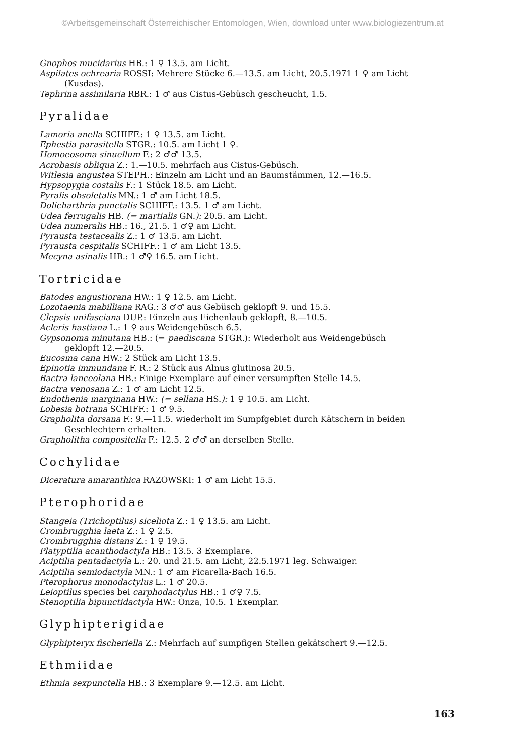©Arbeitsgemeinschaft Österreichischer Entomologen, Wien, download unter www.biologiezentrum.at
Gnophos mucidarius HB.: 1 ♀ 13.5. am Licht.
Aspilates ochrearia ROSSI: Mehrere Stücke 6.—13.5. am Licht, 20.5.1971 1 ♀ am Licht
(Kusdas).
Tephrina assimilaria RBR.: 1 ♂ aus Cistus-Gebüsch gescheucht, 1.5.
Pyralidae
Lamoria anella SCHIFF.: 1 ♀ 13.5. am Licht.
Ephestia parasitella STGR.: 10.5. am Licht 1 ♀.
Homoeosoma sinuellum F.: 2 ♂♂ 13.5.
Acrobasis obliqua Z.: 1.—10.5. mehrfach aus Cistus-Gebüsch.
Witlesia angustea STEPH.: Einzeln am Licht und an Baumstämmen, 12.—16.5.
Hypsopygia costalis F.: 1 Stück 18.5. am Licht.
Pyralis obsoletalis MN.: 1 ♂ am Licht 18.5.
Dolicharthria punctalis SCHIFF.: 13.5. 1 ♂ am Licht.
Udea ferrugalis HB. (= martialis GN.): 20.5. am Licht.
Udea numeralis HB.: 16., 21.5. 1 ♂♀ am Licht.
Pyrausta testacealis Z.: 1 ♂ 13.5. am Licht.
Pyrausta cespitalis SCHIFF.: 1 ♂ am Licht 13.5.
Mecyna asinalis HB.: 1 ♂♀ 16.5. am Licht.
Tortricidae
Batodes angustiorana HW.: 1 ♀ 12.5. am Licht.
Lozotaenia mabilliana RAG.: 3 ♂♂ aus Gebüsch geklopft 9. und 15.5.
Clepsis unifasciana DUP.: Einzeln aus Eichenlaub geklopft, 8.—10.5.
Acleris hastiana L.: 1 ♀ aus Weidengebüsch 6.5.
Gypsonoma minutana HB.: (= paediscana STGR.): Wiederholt aus Weidengebüsch
geklopft 12.—20.5.
Eucosma cana HW.: 2 Stück am Licht 13.5.
Epinotia immundana F. R.: 2 Stück aus Alnus glutinosa 20.5.
Bactra lanceolana HB.: Einige Exemplare auf einer versumpften Stelle 14.5.
Bactra venosana Z.: 1 ♂ am Licht 12.5.
Endothenia marginana HW.: (= sellana HS.): 1 ♀ 10.5. am Licht.
Lobesia botrana SCHIFF.: 1 ♂ 9.5.
Grapholita dorsana F.: 9.—11.5. wiederholt im Sumpfgebiet durch Kätschern in beiden
Geschlechtern erhalten.
Grapholitha compositella F.: 12.5. 2 ♂♂ an derselben Stelle.
Cochylidae
Diceratura amaranthica RAZOWSKI: 1 ♂ am Licht 15.5.
Pterophoridae
Stangeia (Trichoptilus) siceliota Z.: 1 ♀ 13.5. am Licht.
Crombrugghia laeta Z.: 1 ♀ 2.5.
Crombrugghia distans Z.: 1 ♀ 19.5.
Platyptilia acanthodactyla HB.: 13.5. 3 Exemplare.
Aciptilia pentadactyla L.: 20. und 21.5. am Licht, 22.5.1971 leg. Schwaiger.
Aciptilia semiodactyla MN.: 1 ♂ am Ficarella-Bach 16.5.
Pterophorus monodactylus L.: 1 ♂ 20.5.
Leioptilus species bei carphodactylus HB.: 1 ♂♀ 7.5.
Stenoptilia bipunctidactyla HW.: Onza, 10.5. 1 Exemplar.
Glyphipterigidae
Glyphipteryx fischeriella Z.: Mehrfach auf sumpfigen Stellen gekätschert 9.—12.5.
Ethmiidae
Ethmia sexpunctella HB.: 3 Exemplare 9.—12.5. am Licht.
163